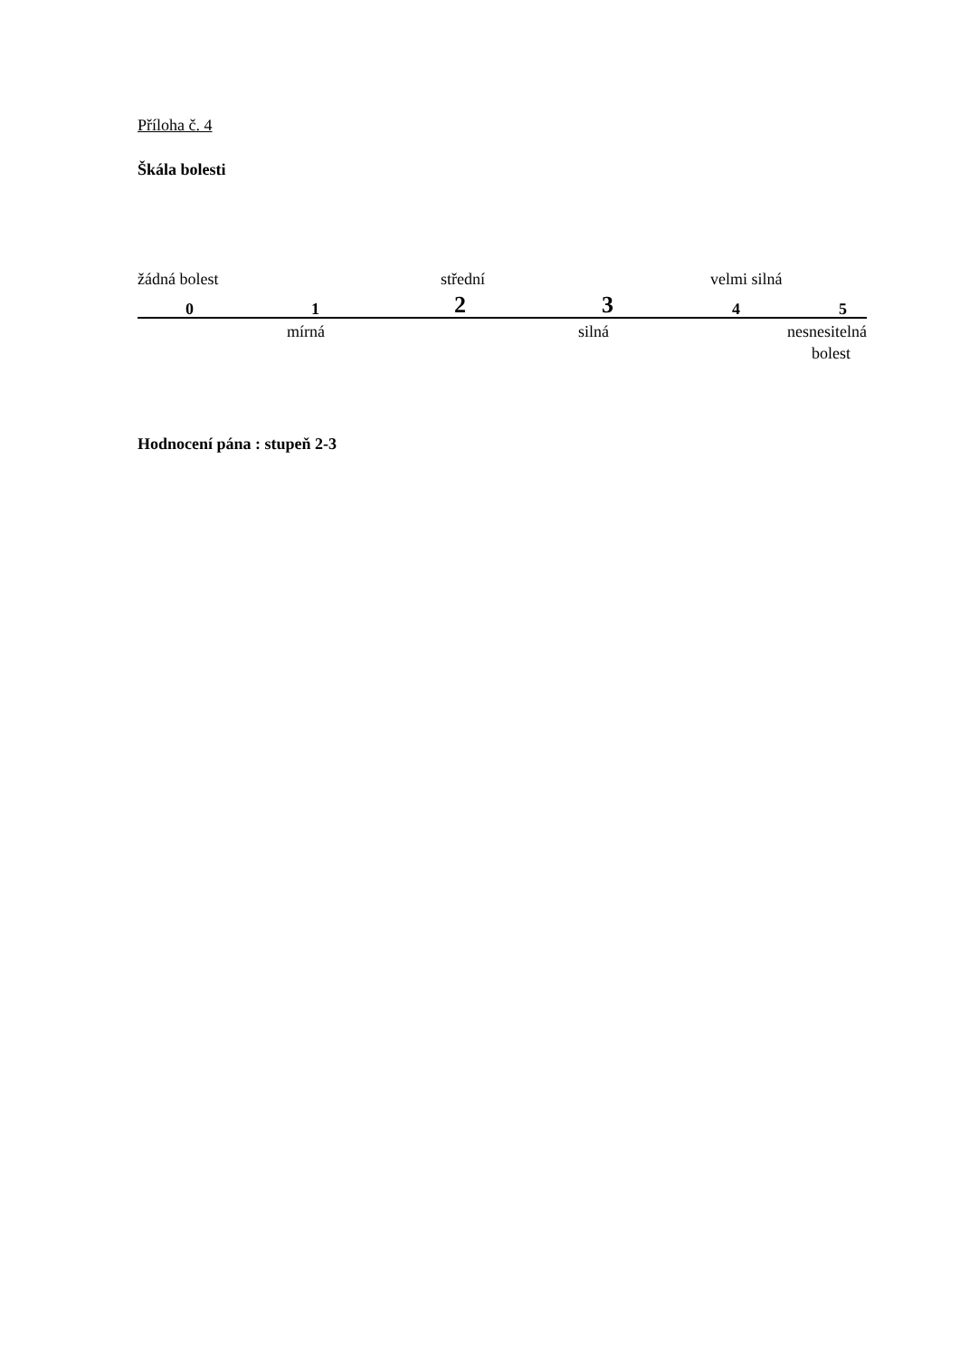Příloha č. 4
Škála bolesti
žádná bolest střední velmi silná
0 1 2 3 4 5
mírná silná nesnesitelná bolest
Hodnocení pána : stupeň 2-3